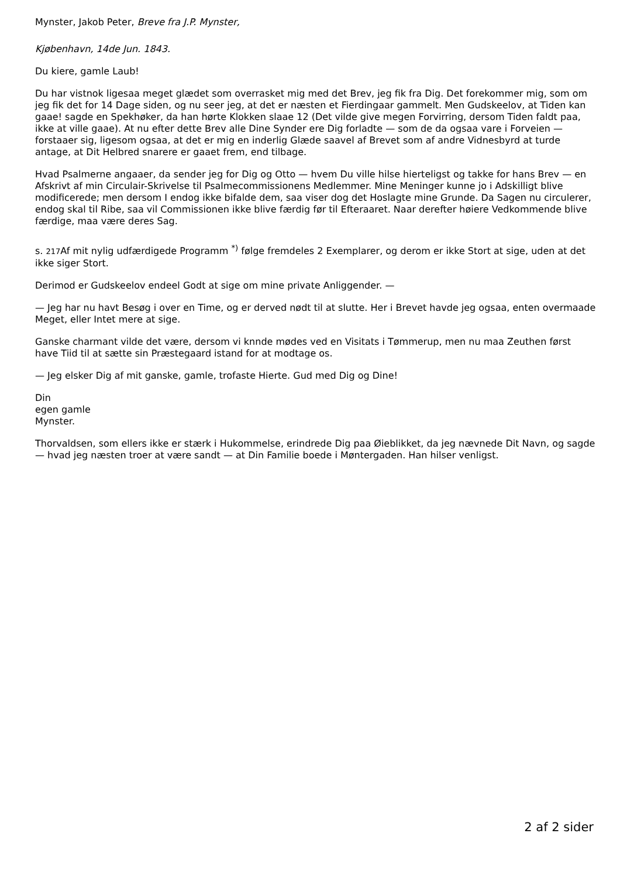Mynster, Jakob Peter, Breve fra J.P. Mynster,
Kjøbenhavn, 14de Jun. 1843.
Du kiere, gamle Laub!
Du har vistnok ligesaa meget glædet som overrasket mig med det Brev, jeg fik fra Dig. Det forekommer mig, som om jeg fik det for 14 Dage siden, og nu seer jeg, at det er næsten et Fierdingaar gammelt. Men Gudskeelov, at Tiden kan gaae! sagde en Spekhøker, da han hørte Klokken slaae 12 (Det vilde give megen Forvirring, dersom Tiden faldt paa, ikke at ville gaae). At nu efter dette Brev alle Dine Synder ere Dig forladte — som de da ogsaa vare i Forveien — forstaaer sig, ligesom ogsaa, at det er mig en inderlig Glæde saavel af Brevet som af andre Vidnesbyrd at turde antage, at Dit Helbred snarere er gaaet frem, end tilbage.
Hvad Psalmerne angaaer, da sender jeg for Dig og Otto — hvem Du ville hilse hierteligst og takke for hans Brev — en Afskrivt af min Circulair-Skrivelse til Psalmecommissionens Medlemmer. Mine Meninger kunne jo i Adskilligt blive modificerede; men dersom I endog ikke bifalde dem, saa viser dog det Hoslagte mine Grunde. Da Sagen nu circulerer, endog skal til Ribe, saa vil Commissionen ikke blive færdig før til Efteraaret. Naar derefter høiere Vedkommende blive færdige, maa være deres Sag.
s. 217 Af mit nylig udfærdigede Programm <sup>*)</sup> følge fremdeles 2 Exemplarer, og derom er ikke Stort at sige, uden at det ikke siger Stort.
Derimod er Gudskeelov endeel Godt at sige om mine private Anliggender. —
— Jeg har nu havt Besøg i over en Time, og er derved nødt til at slutte. Her i Brevet havde jeg ogsaa, enten overmaade Meget, eller Intet mere at sige.
Ganske charmant vilde det være, dersom vi knnde mødes ved en Visitats i Tømmerup, men nu maa Zeuthen først have Tiid til at sætte sin Præstegaard istand for at modtage os.
— Jeg elsker Dig af mit ganske, gamle, trofaste Hierte. Gud med Dig og Dine!
Din
egen gamle
Mynster.
Thorvaldsen, som ellers ikke er stærk i Hukommelse, erindrede Dig paa Øieblikket, da jeg nævnede Dit Navn, og sagde — hvad jeg næsten troer at være sandt — at Din Familie boede i Møntergaden. Han hilser venligst.
2 af 2 sider